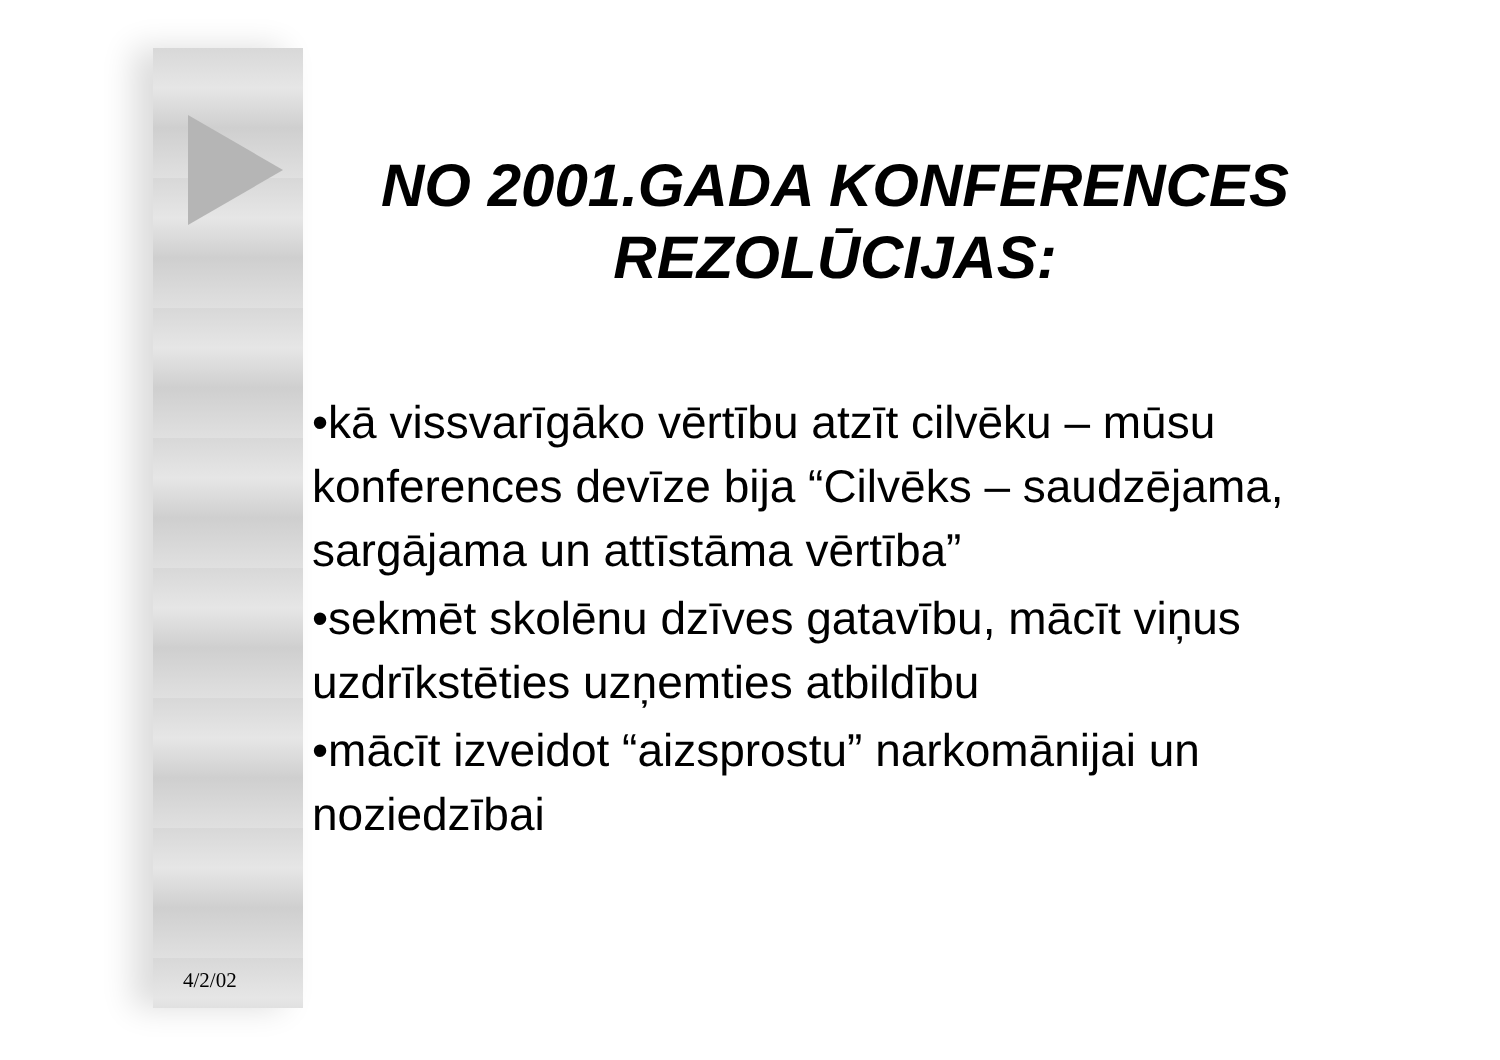NO 2001.GADA KONFERENCES REZOLŪCIJAS:
•kā vissvarīgāko vērtību atzīt cilvēku – mūsu konferences devīze bija “Cilvēks – saudzējama, sargājama un attīstāma vērtība”
•sekmēt skolēnu dzīves gatavību, mācīt viņus uzdrīkstēties uzņemties atbildību
•mācīt izveidot “aizsprostu” narkomānijai un noziedzībai
4/2/02